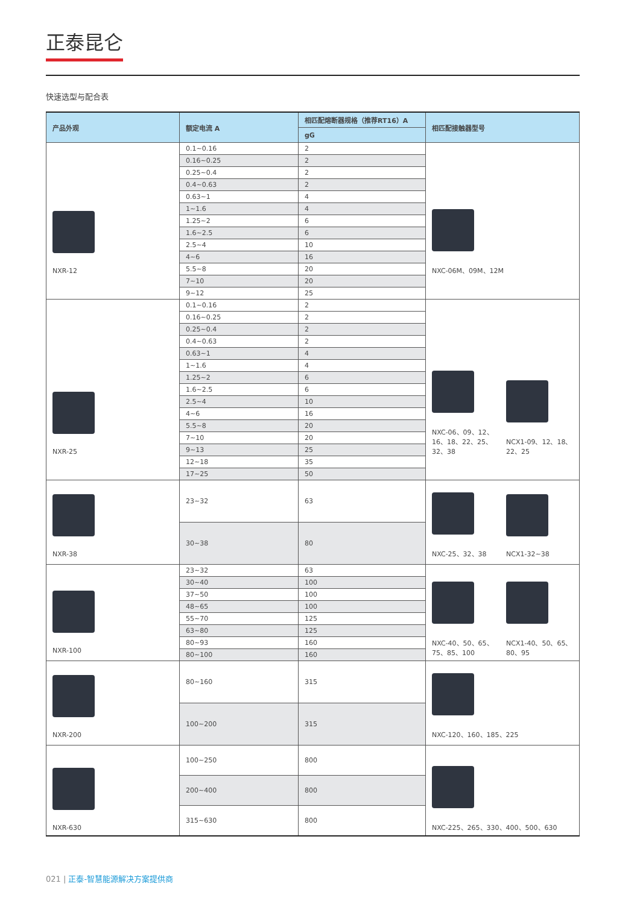正泰昆仑
快速选型与配合表
| 产品外观 | 额定电流 A | 相匹配熔断器规格（推荐RT16）A | 相匹配接触器型号 | |
| --- | --- | --- | --- | --- |
| | | gG | | |
| NXR-12 | 0.1~0.16 | 2 | NXC-06M、09M、12M | |
| | 0.16~0.25 | 2 | | |
| | 0.25~0.4 | 2 | | |
| | 0.4~0.63 | 2 | | |
| | 0.63~1 | 4 | | |
| | 1~1.6 | 4 | | |
| | 1.25~2 | 6 | | |
| | 1.6~2.5 | 6 | | |
| | 2.5~4 | 10 | | |
| | 4~6 | 16 | | |
| | 5.5~8 | 20 | | |
| | 7~10 | 20 | | |
| | 9~12 | 25 | | |
| NXR-25 | 0.1~0.16 | 2 | NXC-06、09、12、 16、18、22、25、 32、38 | NCX1-09、12、18、 22、25 |
| | 0.16~0.25 | 2 | | |
| | 0.25~0.4 | 2 | | |
| | 0.4~0.63 | 2 | | |
| | 0.63~1 | 4 | | |
| | 1~1.6 | 4 | | |
| | 1.25~2 | 6 | | |
| | 1.6~2.5 | 6 | | |
| | 2.5~4 | 10 | | |
| | 4~6 | 16 | | |
| | 5.5~8 | 20 | | |
| | 7~10 | 20 | | |
| | 9~13 | 25 | | |
| | 12~18 | 35 | | |
| | 17~25 | 50 | | |
| NXR-38 | 23~32 | 63 | NXC-25、32、38 | NCX1-32~38 |
| | 30~38 | 80 | | |
| NXR-100 | 23~32 | 63 | NXC-40、50、65、 75、85、100 | NCX1-40、50、65、 80、95 |
| | 30~40 | 100 | | |
| | 37~50 | 100 | | |
| | 48~65 | 100 | | |
| | 55~70 | 125 | | |
| | 63~80 | 125 | | |
| | 80~93 | 160 | | |
| | 80~100 | 160 | | |
| NXR-200 | 80~160 | 315 | NXC-120、160、185、225 | |
| | 100~200 | 315 | | |
| NXR-630 | 100~250 | 800 | NXC-225、265、330、400、500、630 | |
| | 200~400 | 800 | | |
| | 315~630 | 800 | | |
021 | 正泰-智慧能源解决方案提供商